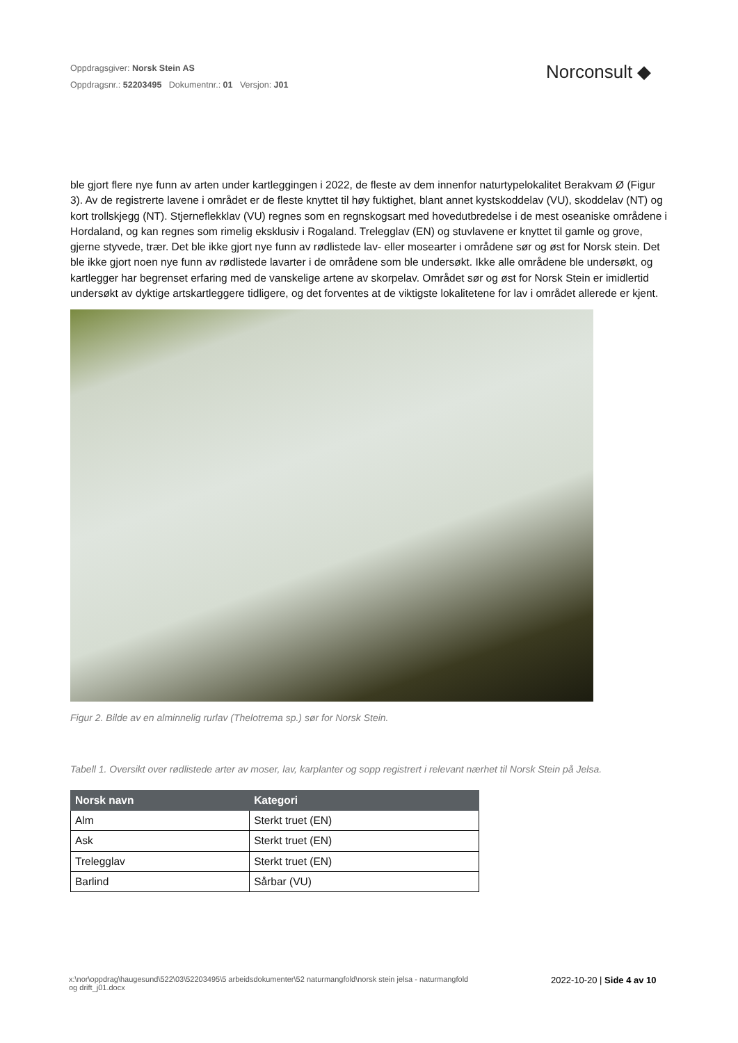Oppdragsgiver: Norsk Stein AS
Oppdragsnr.: 52203495 Dokumentnr.: 01 Versjon: J01
Norconsult ◆
ble gjort flere nye funn av arten under kartleggingen i 2022, de fleste av dem innenfor naturtypelokalitet Berakvam Ø (Figur 3). Av de registrerte lavene i området er de fleste knyttet til høy fuktighet, blant annet kystskoddelav (VU), skoddelav (NT) og kort trollskjegg (NT). Stjerneflekklav (VU) regnes som en regnskogsart med hovedutbredelse i de mest oseaniske områdene i Hordaland, og kan regnes som rimelig eksklusiv i Rogaland. Trelegglav (EN) og stuvlavene er knyttet til gamle og grove, gjerne styvede, trær. Det ble ikke gjort nye funn av rødlistede lav- eller mosearter i områdene sør og øst for Norsk stein. Det ble ikke gjort noen nye funn av rødlistede lavarter i de områdene som ble undersøkt. Ikke alle områdene ble undersøkt, og kartlegger har begrenset erfaring med de vanskelige artene av skorpelav. Området sør og øst for Norsk Stein er imidlertid undersøkt av dyktige artskartleggere tidligere, og det forventes at de viktigste lokalitetene for lav i området allerede er kjent.
Figur 2. Bilde av en alminnelig rurlav (Thelotrema sp.) sør for Norsk Stein.
Tabell 1. Oversikt over rødlistede arter av moser, lav, karplanter og sopp registrert i relevant nærhet til Norsk Stein på Jelsa.
| Norsk navn | Kategori |
| --- | --- |
| Alm | Sterkt truet (EN) |
| Ask | Sterkt truet (EN) |
| Trelegglav | Sterkt truet (EN) |
| Barlind | Sårbar (VU) |
x:\nor\oppdrag\haugesund\522\03\52203495\5 arbeidsdokumenter\52 naturmangfold\norsk stein jelsa - naturmangfold og drift_j01.docx
2022-10-20 | Side 4 av 10